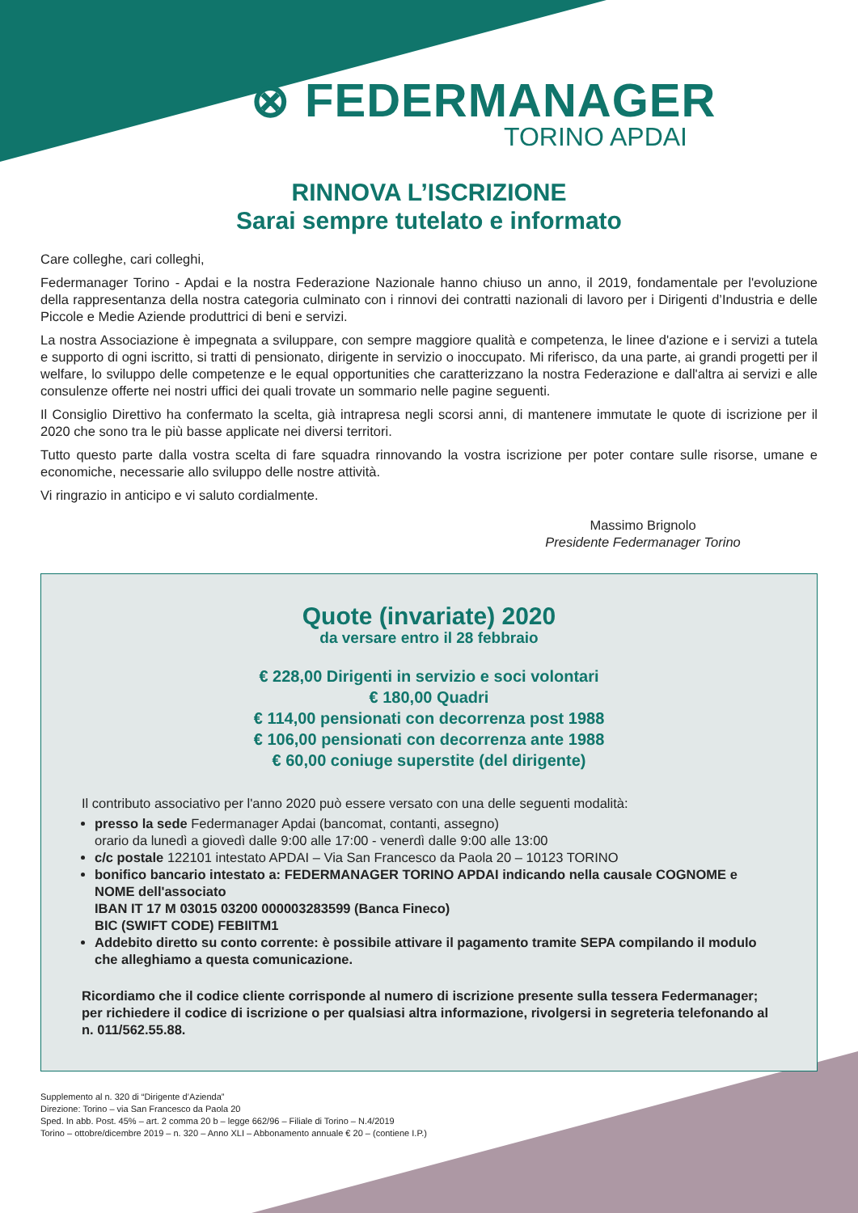⊗ FEDERMANAGER
TORINO APDAI
RINNOVA L’ISCRIZIONE
Sarai sempre tutelato e informato
Care colleghe, cari colleghi,
Federmanager Torino - Apdai e la nostra Federazione Nazionale hanno chiuso un anno, il 2019, fondamentale per l'evoluzione della rappresentanza della nostra categoria culminato con i rinnovi dei contratti nazionali di lavoro per i Dirigenti d’Industria e delle Piccole e Medie Aziende produttrici di beni e servizi.
La nostra Associazione è impegnata a sviluppare, con sempre maggiore qualità e competenza, le linee d'azione e i servizi a tutela e supporto di ogni iscritto, si tratti di pensionato, dirigente in servizio o inoccupato. Mi riferisco, da una parte, ai grandi progetti per il welfare, lo sviluppo delle competenze e le equal opportunities che caratterizzano la nostra Federazione e dall'altra ai servizi e alle consulenze offerte nei nostri uffici dei quali trovate un sommario nelle pagine seguenti.
Il Consiglio Direttivo ha confermato la scelta, già intrapresa negli scorsi anni, di mantenere immutate le quote di iscrizione per il 2020 che sono tra le più basse applicate nei diversi territori.
Tutto questo parte dalla vostra scelta di fare squadra rinnovando la vostra iscrizione per poter contare sulle risorse, umane e economiche, necessarie allo sviluppo delle nostre attività.
Vi ringrazio in anticipo e vi saluto cordialmente.
Massimo Brignolo
Presidente Federmanager Torino
Quote (invariate) 2020
da versare entro il 28 febbraio
€ 228,00 Dirigenti in servizio e soci volontari
€ 180,00 Quadri
€ 114,00 pensionati con decorrenza post 1988
€ 106,00 pensionati con decorrenza ante 1988
€ 60,00 coniuge superstite (del dirigente)
Il contributo associativo per l'anno 2020 può essere versato con una delle seguenti modalità:
presso la sede Federmanager Apdai (bancomat, contanti, assegno)
orario da lunedì a giovedì dalle 9:00 alle 17:00 - venerdì dalle 9:00 alle 13:00
c/c postale 122101 intestato APDAI – Via San Francesco da Paola 20 – 10123 TORINO
bonifico bancario intestato a: FEDERMANAGER TORINO APDAI indicando nella causale COGNOME e NOME dell'associato
IBAN IT 17 M 03015 03200 000003283599 (Banca Fineco)
BIC (SWIFT CODE) FEBIITM1
Addebito diretto su conto corrente: è possibile attivare il pagamento tramite SEPA compilando il modulo che alleghiamo a questa comunicazione.
Ricordiamo che il codice cliente corrisponde al numero di iscrizione presente sulla tessera Federmanager; per richiedere il codice di iscrizione o per qualsiasi altra informazione, rivolgersi in segreteria telefonando al n. 011/562.55.88.
Supplemento al n. 320 di “Dirigente d’Azienda”
Direzione: Torino – via San Francesco da Paola 20
Sped. In abb. Post. 45% – art. 2 comma 20 b – legge 662/96 – Filiale di Torino – N.4/2019
Torino – ottobre/dicembre 2019 – n. 320 – Anno XLI – Abbonamento annuale € 20 – (contiene I.P.)